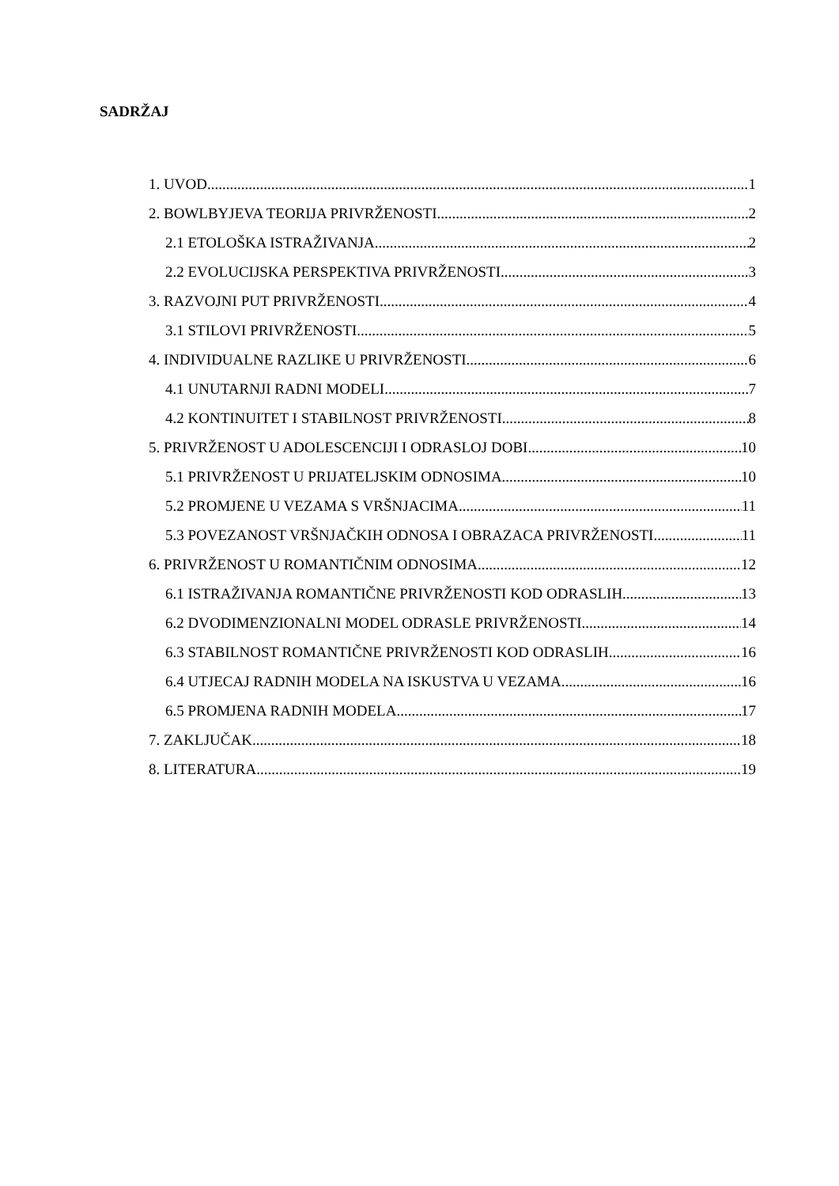SADRŽAJ
1. UVOD 1
2. BOWLBYJEVA TEORIJA PRIVRŽENOSTI 2
2.1 ETOLOŠKA ISTRAŽIVANJA 2
2.2 EVOLUCIJSKA PERSPEKTIVA PRIVRŽENOSTI 3
3. RAZVOJNI PUT PRIVRŽENOSTI 4
3.1 STILOVI PRIVRŽENOSTI 5
4. INDIVIDUALNE RAZLIKE U PRIVRŽENOSTI 6
4.1 UNUTARNJI RADNI MODELI 7
4.2 KONTINUITET I STABILNOST PRIVRŽENOSTI 8
5. PRIVRŽENOST U ADOLESCENCIJI I ODRASLOJ DOBI 10
5.1 PRIVRŽENOST U PRIJATELJSKIM ODNOSIMA 10
5.2 PROMJENE U VEZAMA S VRŠNJACIMA 11
5.3 POVEZANOST VRŠNJAČKIH ODNOSA I OBRAZACA PRIVRŽENOSTI 11
6. PRIVRŽENOST U ROMANTIČNIM ODNOSIMA 12
6.1 ISTRAŽIVANJA ROMANTIČNE PRIVRŽENOSTI KOD ODRASLIH 13
6.2 DVODIMENZIONALNI MODEL ODRASLE PRIVRŽENOSTI 14
6.3 STABILNOST ROMANTIČNE PRIVRŽENOSTI KOD ODRASLIH 16
6.4 UTJECAJ RADNIH MODELA NA ISKUSTVA U VEZAMA 16
6.5 PROMJENA RADNIH MODELA 17
7. ZAKLJUČAK 18
8. LITERATURA 19